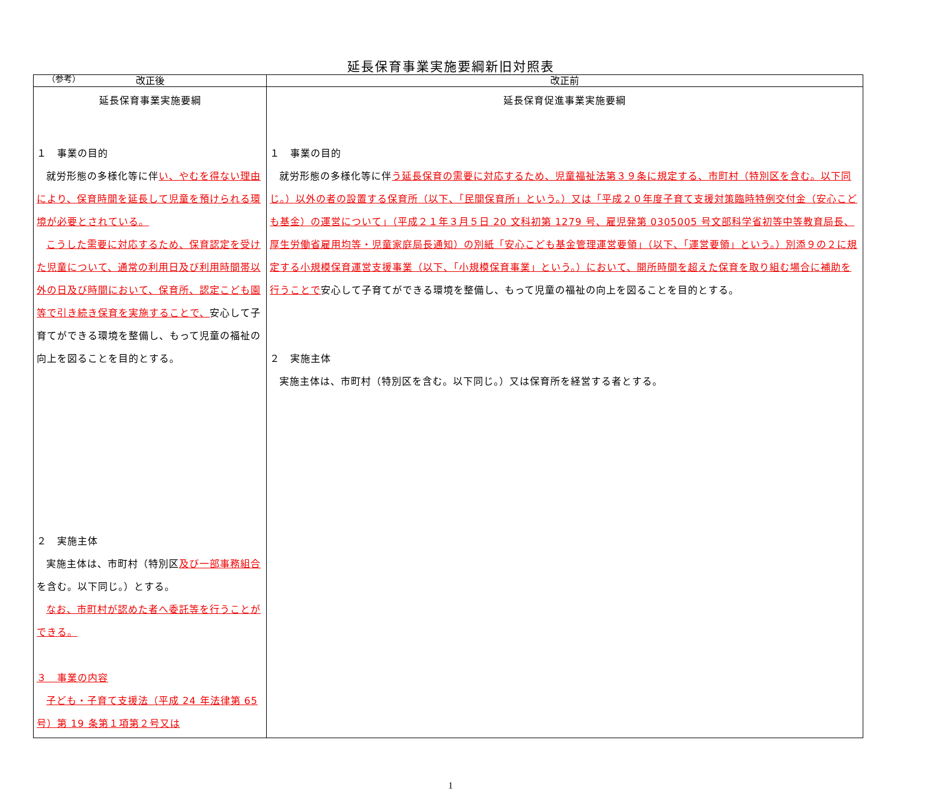（参考）
延長保育事業実施要綱新旧対照表
| 改正後 | 改正前 |
| --- | --- |
| 延長保育事業実施要綱 １ 事業の目的 就労形態の多様化等に伴 い、やむを得ない理由により、保育時間を延長して児童を預けられる環境が必要とされている。 こうした需要に対応するため、保育認定を受けた児童について、通常の利用日及び利用時間帯以外の日及び時間において、保育所、認定こども園等で引き続き保育を実施することで、 安心して子育てができる環境を整備し、もって児童の福祉の向上を図ることを目的とする。 ２ 実施主体 実施主体は、市町村（特別区 及び一部事務組合 を含む。以下同じ。）とする。 なお、市町村が認めた者へ委託等を行うことができる。 ３ 事業の内容 子ども・子育て支援法（平成 24 年法律第 65 号）第 19 条第１項第２号又は | 延長保育促進事業実施要綱 １ 事業の目的 就労形態の多様化等に伴 う延長保育の需要に対応するため、児童福祉法第３９条に規定する、市町村（特別区を含む。以下同じ。）以外の者の設置する保育所（以下、「民間保育所」という。）又は「平成２０年度子育て支援対策臨時特例交付金（安心こども基金）の運営について」（平成２１年３月５日 20 文科初第 1279 号、雇児発第 0305005 号文部科学省初等中等教育局長、厚生労働省雇用均等・児童家庭局長通知）の別紙「安心こども基金管理運営要領」（以下、「運営要領」という。）別添９の２に規定する小規模保育運営支援事業（以下、「小規模保育事業」という。）において、開所時間を超えた保育を取り組む場合に補助を行うことで 安心して子育てができる環境を整備し、もって児童の福祉の向上を図ることを目的とする。 ２ 実施主体 実施主体は、市町村（特別区を含む。以下同じ。）又は保育所を経営する者とする。 |
1